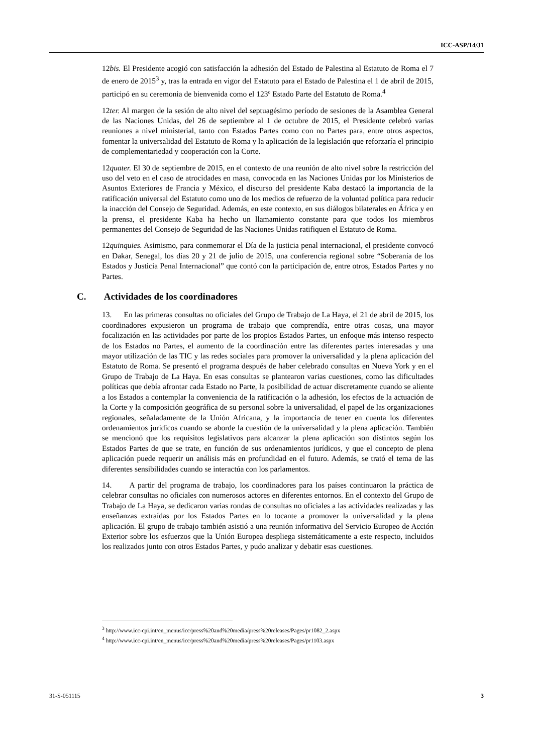ICC-ASP/14/31
12bis. El Presidente acogió con satisfacción la adhesión del Estado de Palestina al Estatuto de Roma el 7 de enero de 2015<sup>3</sup> y, tras la entrada en vigor del Estatuto para el Estado de Palestina el 1 de abril de 2015, participó en su ceremonia de bienvenida como el 123º Estado Parte del Estatuto de Roma.<sup>4</sup>
12ter. Al margen de la sesión de alto nivel del septuagésimo período de sesiones de la Asamblea General de las Naciones Unidas, del 26 de septiembre al 1 de octubre de 2015, el Presidente celebró varias reuniones a nivel ministerial, tanto con Estados Partes como con no Partes para, entre otros aspectos, fomentar la universalidad del Estatuto de Roma y la aplicación de la legislación que reforzaría el principio de complementariedad y cooperación con la Corte.
12quater. El 30 de septiembre de 2015, en el contexto de una reunión de alto nivel sobre la restricción del uso del veto en el caso de atrocidades en masa, convocada en las Naciones Unidas por los Ministerios de Asuntos Exteriores de Francia y México, el discurso del presidente Kaba destacó la importancia de la ratificación universal del Estatuto como uno de los medios de refuerzo de la voluntad política para reducir la inacción del Consejo de Seguridad. Además, en este contexto, en sus diálogos bilaterales en África y en la prensa, el presidente Kaba ha hecho un llamamiento constante para que todos los miembros permanentes del Consejo de Seguridad de las Naciones Unidas ratifiquen el Estatuto de Roma.
12quinquies. Asimismo, para conmemorar el Día de la justicia penal internacional, el presidente convocó en Dakar, Senegal, los días 20 y 21 de julio de 2015, una conferencia regional sobre “Soberanía de los Estados y Justicia Penal Internacional” que contó con la participación de, entre otros, Estados Partes y no Partes.
C. Actividades de los coordinadores
13. En las primeras consultas no oficiales del Grupo de Trabajo de La Haya, el 21 de abril de 2015, los coordinadores expusieron un programa de trabajo que comprendía, entre otras cosas, una mayor focalización en las actividades por parte de los propios Estados Partes, un enfoque más intenso respecto de los Estados no Partes, el aumento de la coordinación entre las diferentes partes interesadas y una mayor utilización de las TIC y las redes sociales para promover la universalidad y la plena aplicación del Estatuto de Roma. Se presentó el programa después de haber celebrado consultas en Nueva York y en el Grupo de Trabajo de La Haya. En esas consultas se plantearon varias cuestiones, como las dificultades políticas que debía afrontar cada Estado no Parte, la posibilidad de actuar discretamente cuando se aliente a los Estados a contemplar la conveniencia de la ratificación o la adhesión, los efectos de la actuación de la Corte y la composición geográfica de su personal sobre la universalidad, el papel de las organizaciones regionales, señaladamente de la Unión Africana, y la importancia de tener en cuenta los diferentes ordenamientos jurídicos cuando se aborde la cuestión de la universalidad y la plena aplicación. También se mencionó que los requisitos legislativos para alcanzar la plena aplicación son distintos según los Estados Partes de que se trate, en función de sus ordenamientos jurídicos, y que el concepto de plena aplicación puede requerir un análisis más en profundidad en el futuro. Además, se trató el tema de las diferentes sensibilidades cuando se interactúa con los parlamentos.
14. A partir del programa de trabajo, los coordinadores para los países continuaron la práctica de celebrar consultas no oficiales con numerosos actores en diferentes entornos. En el contexto del Grupo de Trabajo de La Haya, se dedicaron varias rondas de consultas no oficiales a las actividades realizadas y las enseñanzas extraídas por los Estados Partes en lo tocante a promover la universalidad y la plena aplicación. El grupo de trabajo también asistió a una reunión informativa del Servicio Europeo de Acción Exterior sobre los esfuerzos que la Unión Europea despliega sistemáticamente a este respecto, incluidos los realizados junto con otros Estados Partes, y pudo analizar y debatir esas cuestiones.
<sup>3</sup> http://www.icc-cpi.int/en_menus/icc/press%20and%20media/press%20releases/Pages/pr1082_2.aspx
<sup>4</sup> http://www.icc-cpi.int/en_menus/icc/press%20and%20media/press%20releases/Pages/pr1103.aspx
31-S-051115 3